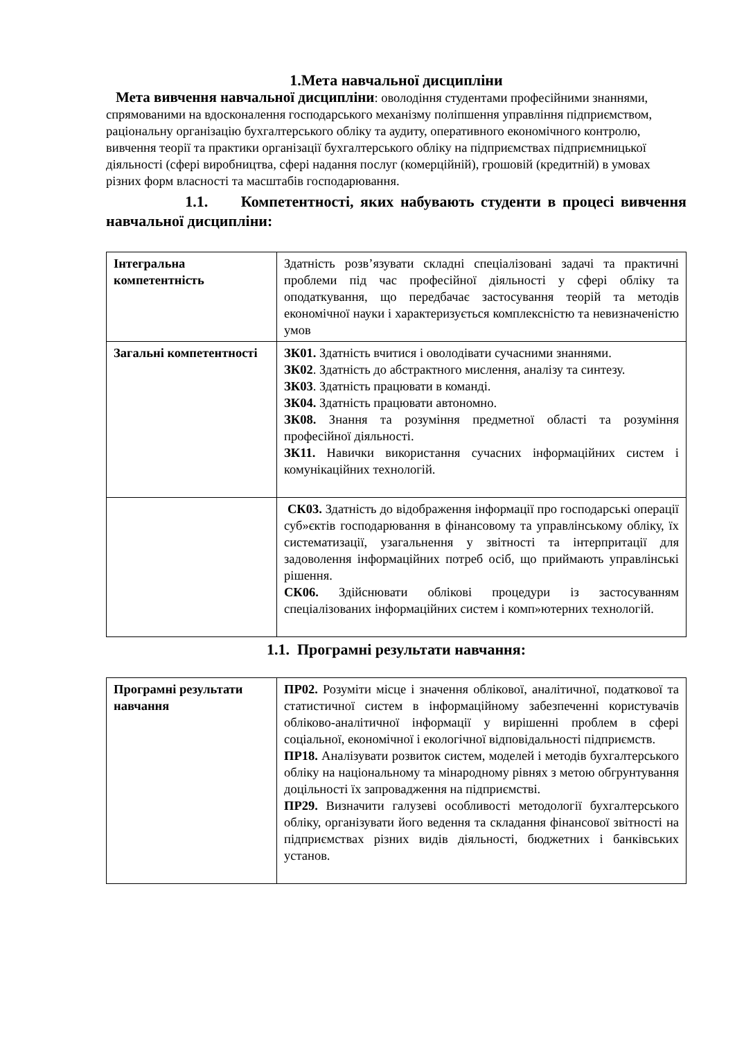1.Мета навчальної дисципліни
Мета вивчення навчальної дисципліни: оволодіння студентами професійними знаннями, спрямованими на вдосконалення господарського механізму поліпшення управління підприємством, раціональну організацію бухгалтерського обліку та аудиту, оперативного економічного контролю, вивчення теорії та практики організації бухгалтерського обліку на підприємствах підприємницької діяльності (сфері виробництва, сфері надання послуг (комерційній), грошовій (кредитній) в умовах різних форм власності та масштабів господарювання.
1.1. Компетентності, яких набувають студенти в процесі вивчення навчальної дисципліни:
| Інтегральна компетентність | Здатність розв’язувати складні спеціалізовані задачі та практичні проблеми під час професійної діяльності у сфері обліку та оподаткування, що передбачає застосування теорій та методів економічної науки і характеризується комплексністю та невизначеністю умов |
| Загальні компетентності | ЗК01. Здатність вчитися і оволодівати сучасними знаннями. ЗК02 . Здатність до абстрактного мислення, аналізу та синтезу. ЗК03 . Здатність працювати в команді. ЗК04. Здатність працювати автономно. ЗК08. Знання та розуміння предметної області та розуміння професійної діяльності. ЗК11. Навички використання сучасних інформаційних систем і комунікаційних технологій. |
| | СК03. Здатність до відображення інформації про господарські операції суб»єктів господарювання в фінансовому та управлінському обліку, їх систематизації, узагальнення у звітності та інтерпритації для задоволення інформаційних потреб осіб, що приймають управлінські рішення. СК06. Здійснювати облікові процедури із застосуванням спеціалізованих інформаційних систем і комп»ютерних технологій. |
1.1. Програмні результати навчання:
| Програмні результати навчання | ПР02. Розуміти місце і значення облікової, аналітичної, податкової та статистичної систем в інформаційному забезпеченні користувачів обліково-аналітичної інформації у вирішенні проблем в сфері соціальної, економічної і екологічної відповідальності підприємств. ПР18. Аналізувати розвиток систем, моделей і методів бухгалтерського обліку на національному та мінародному рівнях з метою обгрунтування доцільності їх запровадження на підприємстві. ПР29. Визначити галузеві особливості методології бухгалтерського обліку, організувати його ведення та складання фінансової звітності на підприємствах різних видів діяльності, бюджетних і банківських установ. |